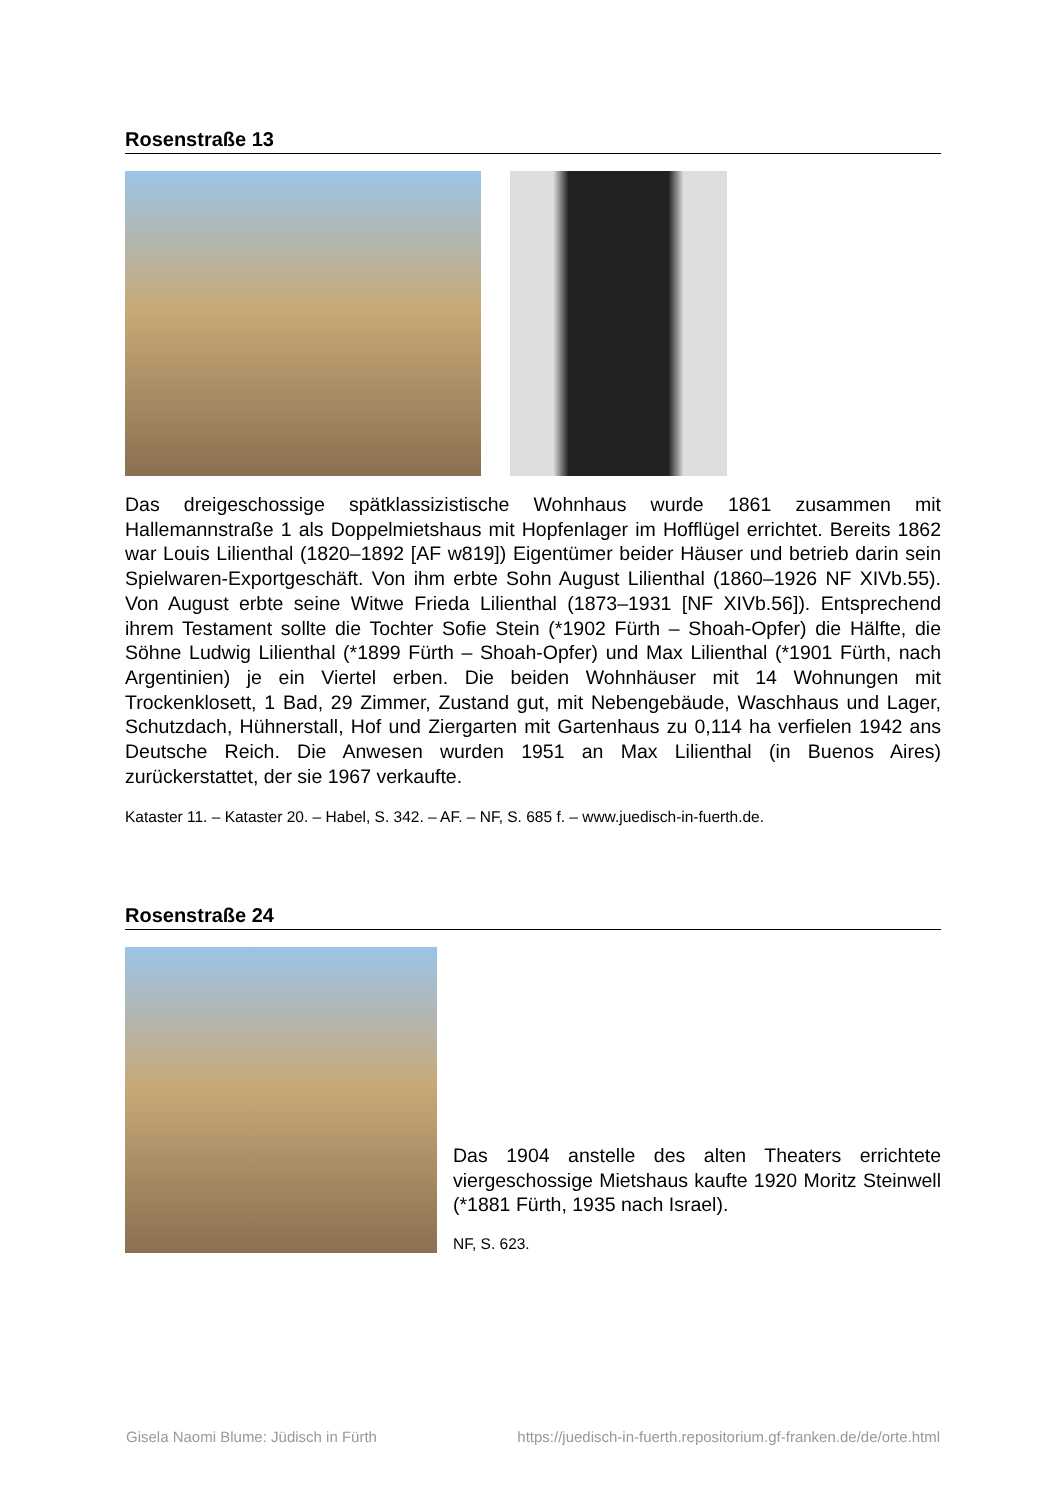Rosenstraße 13
Das dreigeschossige spätklassizistische Wohnhaus wurde 1861 zusammen mit Hallemannstraße 1 als Doppelmietshaus mit Hopfenlager im Hofflügel errichtet. Bereits 1862 war Louis Lilienthal (1820–1892 [AF w819]) Eigentümer beider Häuser und betrieb darin sein Spielwaren-Exportgeschäft. Von ihm erbte Sohn August Lilienthal (1860–1926 NF XIVb.55). Von August erbte seine Witwe Frieda Lilienthal (1873–1931 [NF XIVb.56]). Entsprechend ihrem Testament sollte die Tochter Sofie Stein (*1902 Fürth – Shoah-Opfer) die Hälfte, die Söhne Ludwig Lilienthal (*1899 Fürth – Shoah-Opfer) und Max Lilienthal (*1901 Fürth, nach Argentinien) je ein Viertel erben. Die beiden Wohnhäuser mit 14 Wohnungen mit Trockenklosett, 1 Bad, 29 Zimmer, Zustand gut, mit Nebengebäude, Waschhaus und Lager, Schutzdach, Hühnerstall, Hof und Ziergarten mit Gartenhaus zu 0,114 ha verfielen 1942 ans Deutsche Reich. Die Anwesen wurden 1951 an Max Lilienthal (in Buenos Aires) zurückerstattet, der sie 1967 verkaufte.
Kataster 11. – Kataster 20. – Habel, S. 342. – AF. – NF, S. 685 f. – www.juedisch-in-fuerth.de.
Rosenstraße 24
Das 1904 anstelle des alten Theaters errichtete viergeschossige Mietshaus kaufte 1920 Moritz Steinwell (*1881 Fürth, 1935 nach Israel).
NF, S. 623.
Gisela Naomi Blume: Jüdisch in Fürth https://juedisch-in-fuerth.repositorium.gf-franken.de/de/orte.html